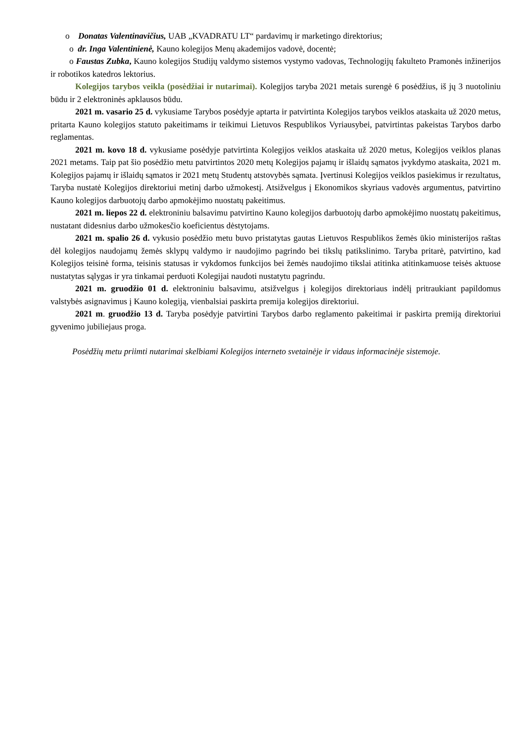o Donatas Valentinavičius, UAB „KVADRATU LT“ pardavimų ir marketingo direktorius;
o dr. Inga Valentinienė, Kauno kolegijos Menų akademijos vadovė, docentė;
o Faustas Zubka, Kauno kolegijos Studijų valdymo sistemos vystymo vadovas, Technologijų fakulteto Pramonės inžinerijos ir robotikos katedros lektorius.
Kolegijos tarybos veikla (posėdžiai ir nutarimai). Kolegijos taryba 2021 metais surengė 6 posėdžius, iš jų 3 nuotoliniu būdu ir 2 elektroninės apklausos būdu.
2021 m. vasario 25 d. vykusiame Tarybos posėdyje aptarta ir patvirtinta Kolegijos tarybos veiklos ataskaita už 2020 metus, pritarta Kauno kolegijos statuto pakeitimams ir teikimui Lietuvos Respublikos Vyriausybei, patvirtintas pakeistas Tarybos darbo reglamentas.
2021 m. kovo 18 d. vykusiame posėdyje patvirtinta Kolegijos veiklos ataskaita už 2020 metus, Kolegijos veiklos planas 2021 metams. Taip pat šio posėdžio metu patvirtintos 2020 metų Kolegijos pajamų ir išlaidų sąmatos įvykdymo ataskaita, 2021 m. Kolegijos pajamų ir išlaidų sąmatos ir 2021 metų Studentų atstovybės sąmata. Įvertinusi Kolegijos veiklos pasiekimus ir rezultatus, Taryba nustatė Kolegijos direktoriui metinį darbo užmokestį. Atsižvelgus į Ekonomikos skyriaus vadovės argumentus, patvirtino Kauno kolegijos darbuotojų darbo apmokėjimo nuostatų pakeitimus.
2021 m. liepos 22 d. elektroniniu balsavimu patvirtino Kauno kolegijos darbuotojų darbo apmokėjimo nuostatų pakeitimus, nustatant didesnius darbo užmokesčio koeficientus dėstytojams.
2021 m. spalio 26 d. vykusio posėdžio metu buvo pristatytas gautas Lietuvos Respublikos žemės ūkio ministerijos raštas dėl kolegijos naudojamų žemės sklypų valdymo ir naudojimo pagrindo bei tikslų patikslinimo. Taryba pritarė, patvirtino, kad Kolegijos teisinė forma, teisinis statusas ir vykdomos funkcijos bei žemės naudojimo tikslai atitinka atitinkamuose teisės aktuose nustatytas sąlygas ir yra tinkamai perduoti Kolegijai naudoti nustatytu pagrindu.
2021 m. gruodžio 01 d. elektroniniu balsavimu, atsižvelgus į kolegijos direktoriaus indėlį pritraukiant papildomus valstybės asignavimus į Kauno kolegiją, vienbalsiai paskirta premija kolegijos direktoriui.
2021 m. gruodžio 13 d. Taryba posėdyje patvirtini Tarybos darbo reglamento pakeitimai ir paskirta premiją direktoriui gyvenimo jubiliejaus proga.
Posėdžių metu priimti nutarimai skelbiami Kolegijos interneto svetainėje ir vidaus informacinėje sistemoje.